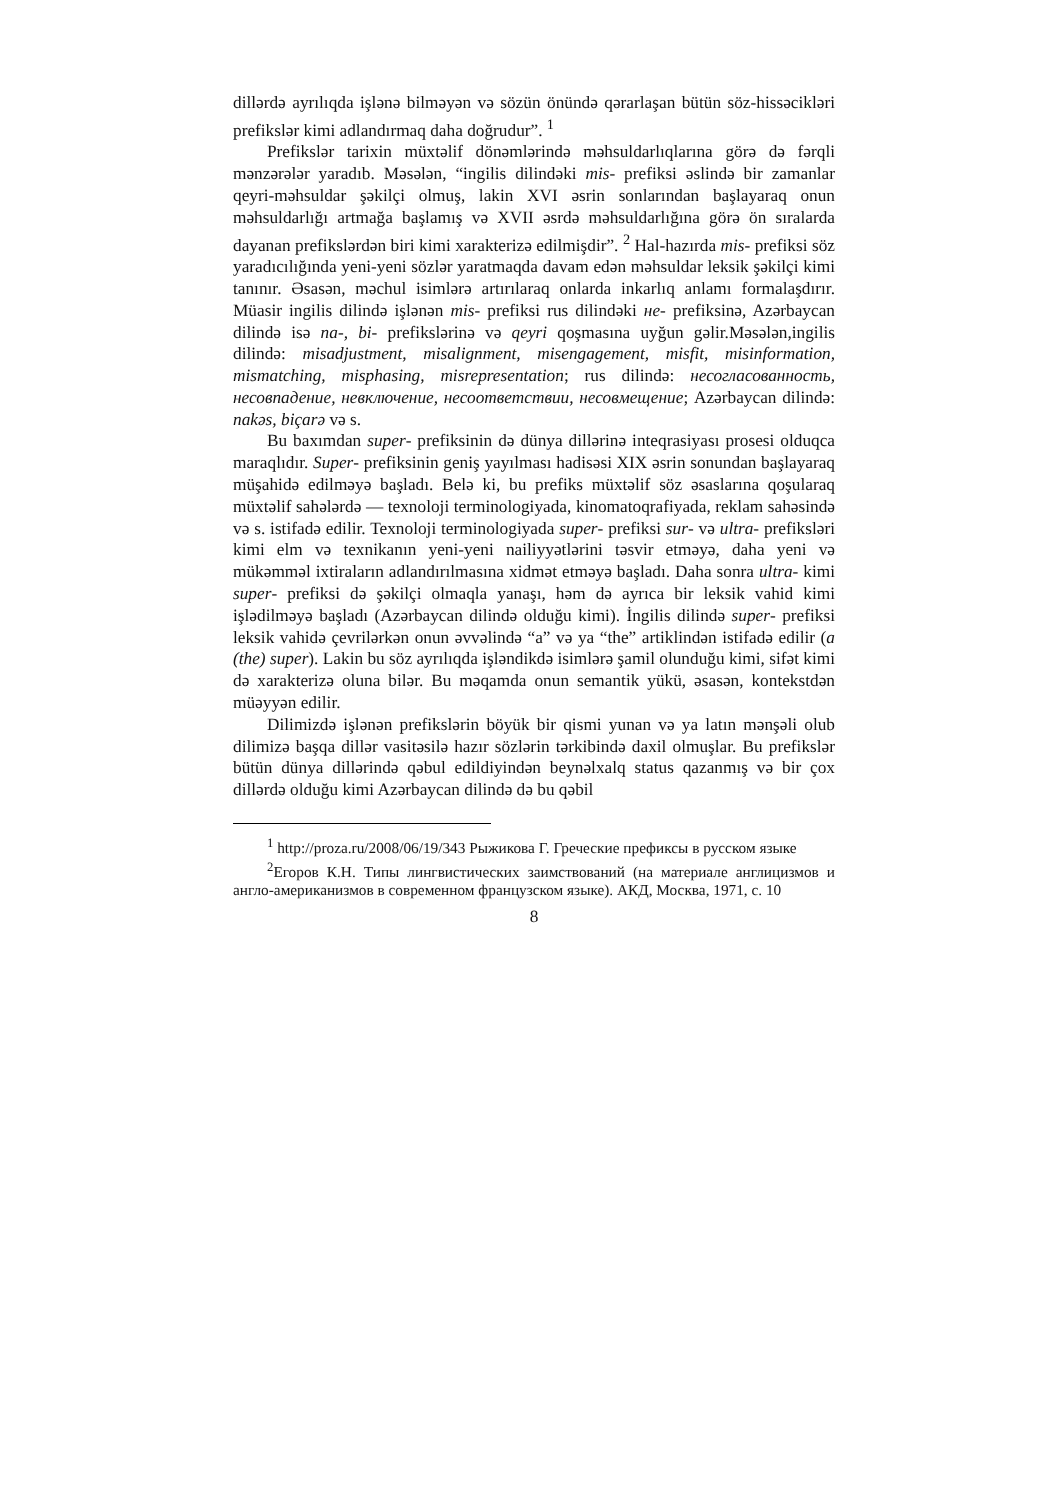dillərdə ayrılıqda işlənə bilməyən və sözün önündə qərarlaşan bütün söz-hissəcikləri prefikslər kimi adlandırmaq daha doğrudur”. <sup>1</sup>
Prefikslər tarixin müxtəlif dönəmlərində məhsuldarlıqlarına görə də fərqli mənzərələr yaradıb. Məsələn, “ingilis dilindəki mis- prefiksi əslində bir zamanlar qeyri-məhsuldar şəkilçi olmuş, lakin XVI əsrin sonlarından başlayaraq onun məhsuldarlığı artmağa başlamış və XVII əsrdə məhsuldarlığına görə ön sıralarda dayanan prefikslərdən biri kimi xarakterizə edilmişdir”. <sup>2</sup> Hal-hazırda mis- prefiksi söz yaradıcılığında yeni-yeni sözlər yaratmaqda davam edən məhsuldar leksik şəkilçi kimi tanınır. Əsasən, məchul isimlərə artırılaraq onlarda inkarlıq anlamı formalaşdırır. Müasir ingilis dilində işlənən mis- prefiksi rus dilindəki не- prefiksinə, Azərbaycan dilində isə na-, bi- prefikslərinə və qeyri qoşmasına uyğun gəlir.Məsələn,ingilis dilində: misadjustment, misalignment, misengagement, misfit, misinformation, mismatching, misphasing, misrepresentation; rus dilində: несогласованность, несовпадение, невключение, несоответствии, несовмещение; Azərbaycan dilində: nakəs, biçarə və s.
Bu baxımdan super- prefiksinin də dünya dillərinə inteqrasiyası prosesi olduqca maraqlıdır. Super- prefiksinin geniş yayılması hadisəsi XIX əsrin sonundan başlayaraq müşahidə edilməyə başladı. Belə ki, bu prefiks müxtəlif söz əsaslarına qoşularaq müxtəlif sahələrdə — texnoloji terminologiyada, kinomatoqrafiyada, reklam sahəsində və s. istifadə edilir. Texnoloji terminologiyada super- prefiksi sur- və ultra- prefiksləri kimi elm və texnikanın yeni-yeni nailiyyətlərini təsvir etməyə, daha yeni və mükəmməl ixtiraların adlandırılmasına xidmət etməyə başladı. Daha sonra ultra- kimi super- prefiksi də şəkilçi olmaqla yanaşı, həm də ayrıca bir leksik vahid kimi işlədilməyə başladı (Azərbaycan dilində olduğu kimi). İngilis dilində super- prefiksi leksik vahidə çevrilərkən onun əvvəlində “a” və ya “the” artiklindən istifadə edilir (a (the) super). Lakin bu söz ayrılıqda işləndikdə isimlərə şamil olunduğu kimi, sifət kimi də xarakterizə oluna bilər. Bu məqamda onun semantik yükü, əsasən, kontekstdən müəyyən edilir.
Dilimizdə işlənən prefikslərin böyük bir qismi yunan və ya latın mənşəli olub dilimizə başqa dillər vasitəsilə hazır sözlərin tərkibində daxil olmuşlar. Bu prefikslər bütün dünya dillərində qəbul edildiyindən beynəlxalq status qazanmış və bir çox dillərdə olduğu kimi Azərbaycan dilində də bu qəbil
<sup>1</sup> http://proza.ru/2008/06/19/343 Рыжикова Г. Греческие префиксы в русском языке
<sup>2</sup> Егоров К.Н. Типы лингвистических заимствований (на материале англицизмов и англо-американизмов в современном французском языке). АКД, Москва, 1971, с. 10
8